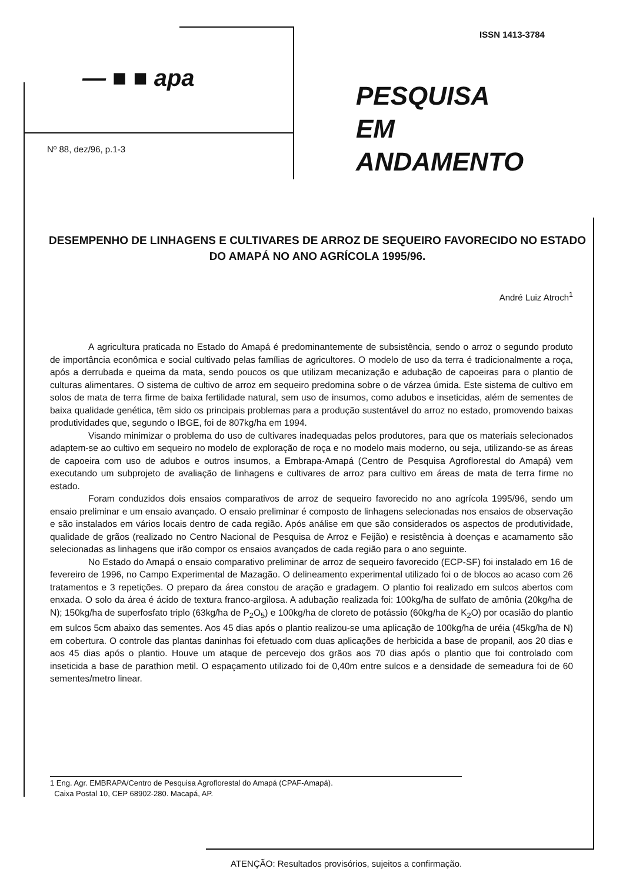ISSN 1413-3784
— ■ ■ apa
Nº 88, dez/96, p.1-3
PESQUISA
EM
ANDAMENTO
DESEMPENHO DE LINHAGENS E CULTIVARES DE ARROZ DE SEQUEIRO FAVORECIDO NO ESTADO DO AMAPÁ NO ANO AGRÍCOLA 1995/96.
André Luiz Atroch<sup>1</sup>
A agricultura praticada no Estado do Amapá é predominantemente de subsistência, sendo o arroz o segundo produto de importância econômica e social cultivado pelas famílias de agricultores. O modelo de uso da terra é tradicionalmente a roça, após a derrubada e queima da mata, sendo poucos os que utilizam mecanização e adubação de capoeiras para o plantio de culturas alimentares. O sistema de cultivo de arroz em sequeiro predomina sobre o de várzea úmida. Este sistema de cultivo em solos de mata de terra firme de baixa fertilidade natural, sem uso de insumos, como adubos e inseticidas, além de sementes de baixa qualidade genética, têm sido os principais problemas para a produção sustentável do arroz no estado, promovendo baixas produtividades que, segundo o IBGE, foi de 807kg/ha em 1994.
Visando minimizar o problema do uso de cultivares inadequadas pelos produtores, para que os materiais selecionados adaptem-se ao cultivo em sequeiro no modelo de exploração de roça e no modelo mais moderno, ou seja, utilizando-se as áreas de capoeira com uso de adubos e outros insumos, a Embrapa-Amapá (Centro de Pesquisa Agroflorestal do Amapá) vem executando um subprojeto de avaliação de linhagens e cultivares de arroz para cultivo em áreas de mata de terra firme no estado.
Foram conduzidos dois ensaios comparativos de arroz de sequeiro favorecido no ano agrícola 1995/96, sendo um ensaio preliminar e um ensaio avançado. O ensaio preliminar é composto de linhagens selecionadas nos ensaios de observação e são instalados em vários locais dentro de cada região. Após análise em que são considerados os aspectos de produtividade, qualidade de grãos (realizado no Centro Nacional de Pesquisa de Arroz e Feijão) e resistência à doenças e acamamento são selecionadas as linhagens que irão compor os ensaios avançados de cada região para o ano seguinte.
No Estado do Amapá o ensaio comparativo preliminar de arroz de sequeiro favorecido (ECP-SF) foi instalado em 16 de fevereiro de 1996, no Campo Experimental de Mazagão. O delineamento experimental utilizado foi o de blocos ao acaso com 26 tratamentos e 3 repetições. O preparo da área constou de aração e gradagem. O plantio foi realizado em sulcos abertos com enxada. O solo da área é ácido de textura franco-argilosa. A adubação realizada foi: 100kg/ha de sulfato de amônia (20kg/ha de N); 150kg/ha de superfosfato triplo (63kg/ha de P<sub>2</sub>O<sub>5</sub>) e 100kg/ha de cloreto de potássio (60kg/ha de K<sub>2</sub>O) por ocasião do plantio em sulcos 5cm abaixo das sementes. Aos 45 dias após o plantio realizou-se uma aplicação de 100kg/ha de uréia (45kg/ha de N) em cobertura. O controle das plantas daninhas foi efetuado com duas aplicações de herbicida a base de propanil, aos 20 dias e aos 45 dias após o plantio. Houve um ataque de percevejo dos grãos aos 70 dias após o plantio que foi controlado com inseticida a base de parathion metil. O espaçamento utilizado foi de 0,40m entre sulcos e a densidade de semeadura foi de 60 sementes/metro linear.
1 Eng. Agr. EMBRAPA/Centro de Pesquisa Agroflorestal do Amapá (CPAF-Amapá).
Caixa Postal 10, CEP 68902-280. Macapá, AP.
ATENÇÃO: Resultados provisórios, sujeitos a confirmação.